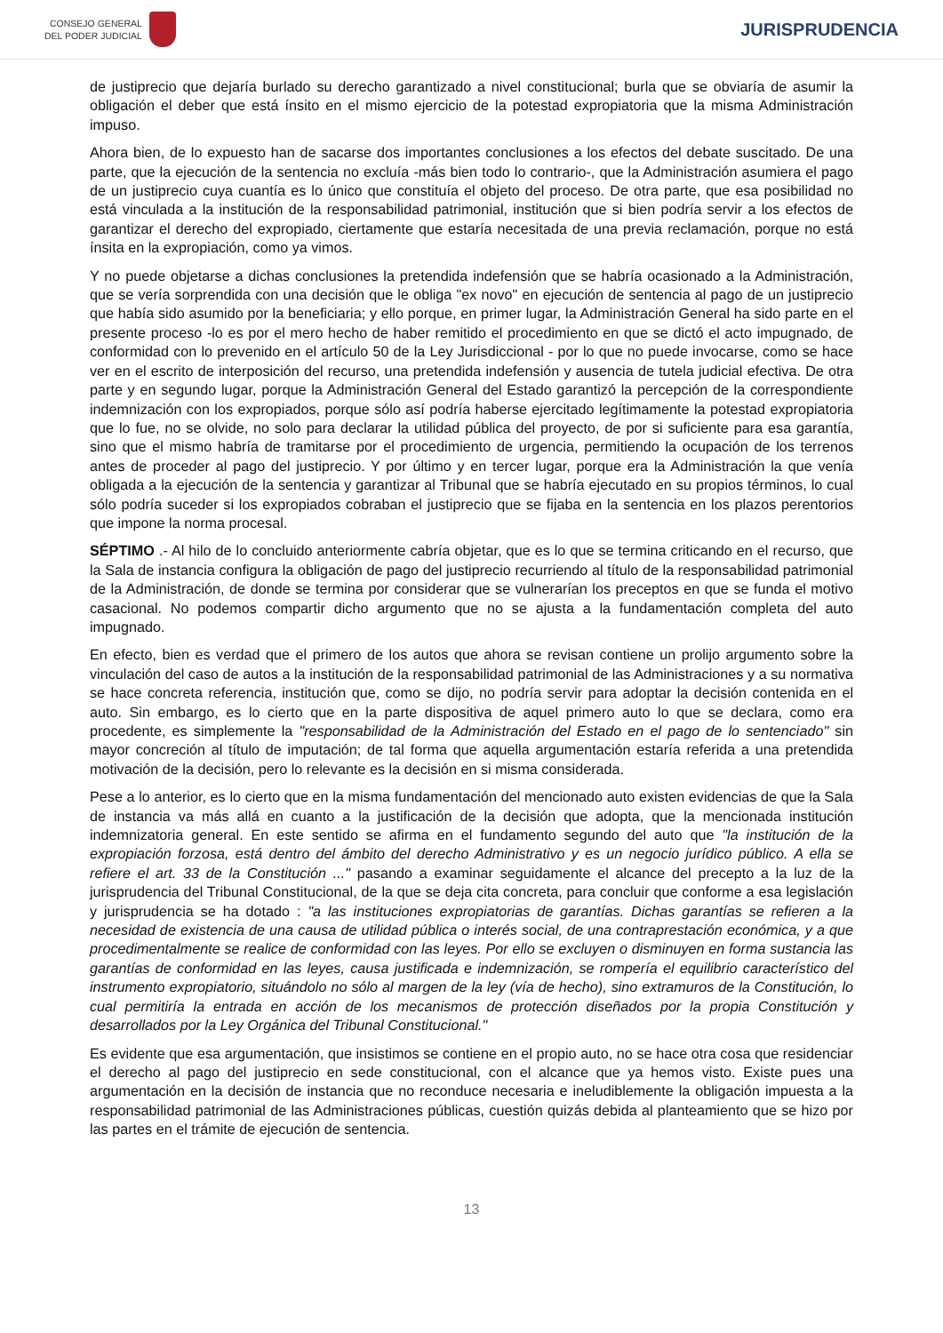CONSEJO GENERAL
DEL PODER JUDICIAL
JURISPRUDENCIA
de justiprecio que dejaría burlado su derecho garantizado a nivel constitucional; burla que se obviaría de asumir la obligación el deber que está ínsito en el mismo ejercicio de la potestad expropiatoria que la misma Administración impuso.
Ahora bien, de lo expuesto han de sacarse dos importantes conclusiones a los efectos del debate suscitado. De una parte, que la ejecución de la sentencia no excluía -más bien todo lo contrario-, que la Administración asumiera el pago de un justiprecio cuya cuantía es lo único que constituía el objeto del proceso. De otra parte, que esa posibilidad no está vinculada a la institución de la responsabilidad patrimonial, institución que si bien podría servir a los efectos de garantizar el derecho del expropiado, ciertamente que estaría necesitada de una previa reclamación, porque no está ínsita en la expropiación, como ya vimos.
Y no puede objetarse a dichas conclusiones la pretendida indefensión que se habría ocasionado a la Administración, que se vería sorprendida con una decisión que le obliga "ex novo" en ejecución de sentencia al pago de un justiprecio que había sido asumido por la beneficiaria; y ello porque, en primer lugar, la Administración General ha sido parte en el presente proceso -lo es por el mero hecho de haber remitido el procedimiento en que se dictó el acto impugnado, de conformidad con lo prevenido en el artículo 50 de la Ley Jurisdiccional - por lo que no puede invocarse, como se hace ver en el escrito de interposición del recurso, una pretendida indefensión y ausencia de tutela judicial efectiva. De otra parte y en segundo lugar, porque la Administración General del Estado garantizó la percepción de la correspondiente indemnización con los expropiados, porque sólo así podría haberse ejercitado legítimamente la potestad expropiatoria que lo fue, no se olvide, no solo para declarar la utilidad pública del proyecto, de por si suficiente para esa garantía, sino que el mismo habría de tramitarse por el procedimiento de urgencia, permitiendo la ocupación de los terrenos antes de proceder al pago del justiprecio. Y por último y en tercer lugar, porque era la Administración la que venía obligada a la ejecución de la sentencia y garantizar al Tribunal que se habría ejecutado en su propios términos, lo cual sólo podría suceder si los expropiados cobraban el justiprecio que se fijaba en la sentencia en los plazos perentorios que impone la norma procesal.
SÉPTIMO .- Al hilo de lo concluido anteriormente cabría objetar, que es lo que se termina criticando en el recurso, que la Sala de instancia configura la obligación de pago del justiprecio recurriendo al título de la responsabilidad patrimonial de la Administración, de donde se termina por considerar que se vulnerarían los preceptos en que se funda el motivo casacional. No podemos compartir dicho argumento que no se ajusta a la fundamentación completa del auto impugnado.
En efecto, bien es verdad que el primero de los autos que ahora se revisan contiene un prolijo argumento sobre la vinculación del caso de autos a la institución de la responsabilidad patrimonial de las Administraciones y a su normativa se hace concreta referencia, institución que, como se dijo, no podría servir para adoptar la decisión contenida en el auto. Sin embargo, es lo cierto que en la parte dispositiva de aquel primero auto lo que se declara, como era procedente, es simplemente la "responsabilidad de la Administración del Estado en el pago de lo sentenciado" sin mayor concreción al título de imputación; de tal forma que aquella argumentación estaría referida a una pretendida motivación de la decisión, pero lo relevante es la decisión en si misma considerada.
Pese a lo anterior, es lo cierto que en la misma fundamentación del mencionado auto existen evidencias de que la Sala de instancia va más allá en cuanto a la justificación de la decisión que adopta, que la mencionada institución indemnizatoria general. En este sentido se afirma en el fundamento segundo del auto que "la institución de la expropiación forzosa, está dentro del ámbito del derecho Administrativo y es un negocio jurídico público. A ella se refiere el art. 33 de la Constitución ..." pasando a examinar seguidamente el alcance del precepto a la luz de la jurisprudencia del Tribunal Constitucional, de la que se deja cita concreta, para concluir que conforme a esa legislación y jurisprudencia se ha dotado : "a las instituciones expropiatorias de garantías. Dichas garantías se refieren a la necesidad de existencia de una causa de utilidad pública o interés social, de una contraprestación económica, y a que procedimentalmente se realice de conformidad con las leyes. Por ello se excluyen o disminuyen en forma sustancia las garantías de conformidad en las leyes, causa justificada e indemnización, se rompería el equilibrio característico del instrumento expropiatorio, situándolo no sólo al margen de la ley (vía de hecho), sino extramuros de la Constitución, lo cual permitiría la entrada en acción de los mecanismos de protección diseñados por la propia Constitución y desarrollados por la Ley Orgánica del Tribunal Constitucional."
Es evidente que esa argumentación, que insistimos se contiene en el propio auto, no se hace otra cosa que residenciar el derecho al pago del justiprecio en sede constitucional, con el alcance que ya hemos visto. Existe pues una argumentación en la decisión de instancia que no reconduce necesaria e ineludiblemente la obligación impuesta a la responsabilidad patrimonial de las Administraciones públicas, cuestión quizás debida al planteamiento que se hizo por las partes en el trámite de ejecución de sentencia.
13